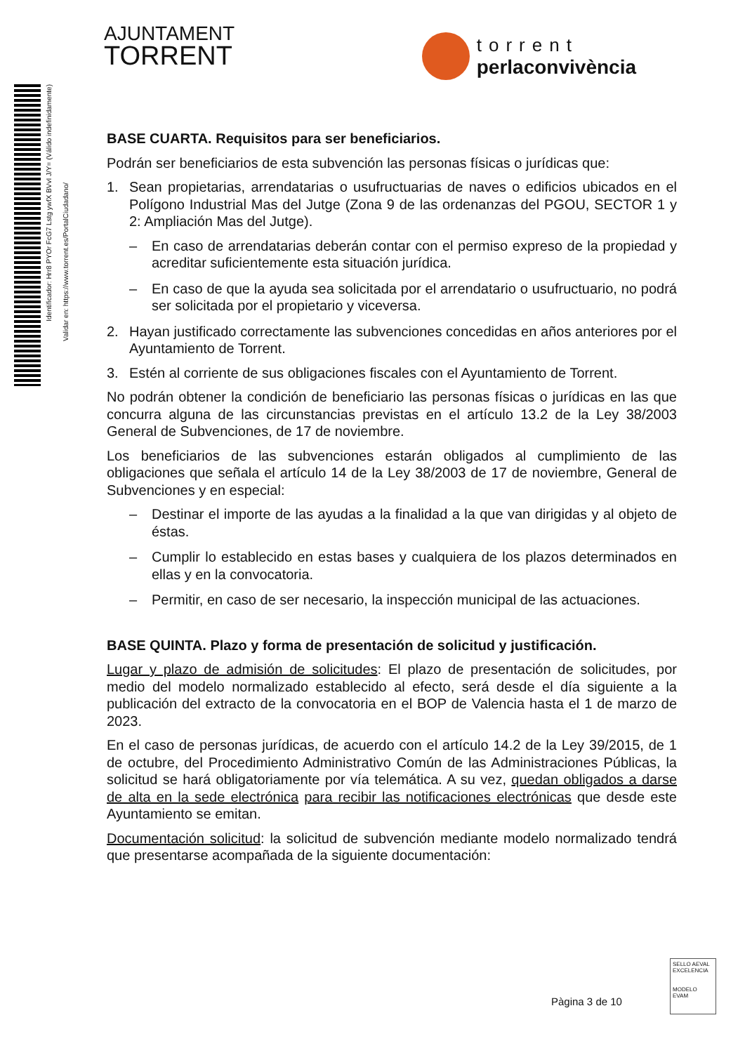Identificador: Hrr8 PYOr FcG7 Lstg ywfX BVvI J/Y= (Válido indefinidamente)
Validar en: https://www.torrent.es/PortalCiudadano/
AJUNTAMENT
TORRENT
torrent
perlaconvivència
BASE CUARTA. Requisitos para ser beneficiarios.
Podrán ser beneficiarios de esta subvención las personas físicas o jurídicas que:
1. Sean propietarias, arrendatarias o usufructuarias de naves o edificios ubicados en el Polígono Industrial Mas del Jutge (Zona 9 de las ordenanzas del PGOU, SECTOR 1 y 2: Ampliación Mas del Jutge).
– En caso de arrendatarias deberán contar con el permiso expreso de la propiedad y acreditar suficientemente esta situación jurídica.
– En caso de que la ayuda sea solicitada por el arrendatario o usufructuario, no podrá ser solicitada por el propietario y viceversa.
2. Hayan justificado correctamente las subvenciones concedidas en años anteriores por el Ayuntamiento de Torrent.
3. Estén al corriente de sus obligaciones fiscales con el Ayuntamiento de Torrent.
No podrán obtener la condición de beneficiario las personas físicas o jurídicas en las que concurra alguna de las circunstancias previstas en el artículo 13.2 de la Ley 38/2003 General de Subvenciones, de 17 de noviembre.
Los beneficiarios de las subvenciones estarán obligados al cumplimiento de las obligaciones que señala el artículo 14 de la Ley 38/2003 de 17 de noviembre, General de Subvenciones y en especial:
– Destinar el importe de las ayudas a la finalidad a la que van dirigidas y al objeto de éstas.
– Cumplir lo establecido en estas bases y cualquiera de los plazos determinados en ellas y en la convocatoria.
– Permitir, en caso de ser necesario, la inspección municipal de las actuaciones.
BASE QUINTA. Plazo y forma de presentación de solicitud y justificación.
Lugar y plazo de admisión de solicitudes: El plazo de presentación de solicitudes, por medio del modelo normalizado establecido al efecto, será desde el día siguiente a la publicación del extracto de la convocatoria en el BOP de Valencia hasta el 1 de marzo de 2023.
En el caso de personas jurídicas, de acuerdo con el artículo 14.2 de la Ley 39/2015, de 1 de octubre, del Procedimiento Administrativo Común de las Administraciones Públicas, la solicitud se hará obligatoriamente por vía telemática. A su vez, quedan obligados a darse de alta en la sede electrónica para recibir las notificaciones electrónicas que desde este Ayuntamiento se emitan.
Documentación solicitud: la solicitud de subvención mediante modelo normalizado tendrá que presentarse acompañada de la siguiente documentación:
Pàgina 3 de 10
SELLO AEVAL EXCELENCIA
MODELO EVAM